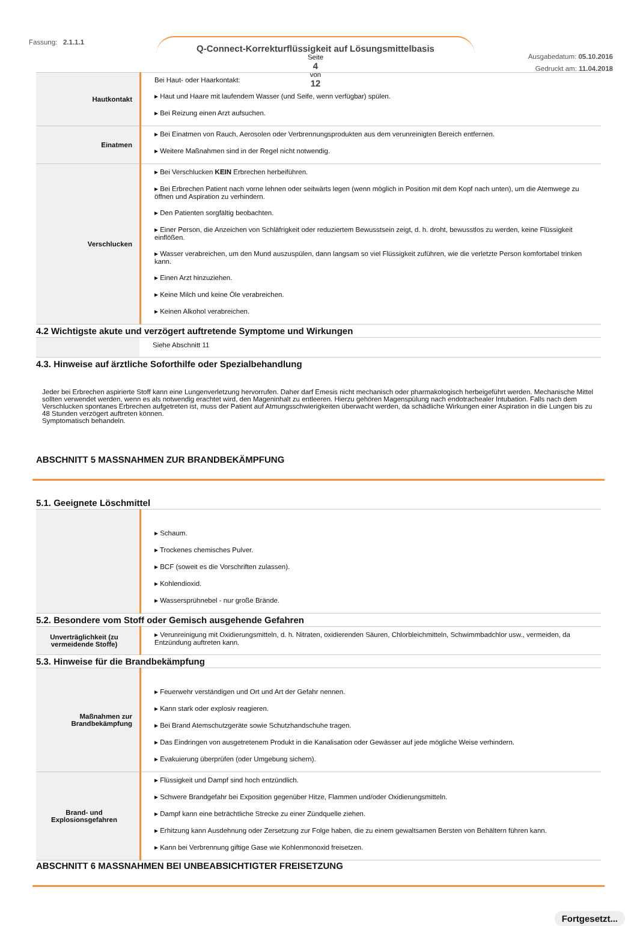Fassung: 2.1.1.1 Q-Connect-Korrekturflüssigkeit auf Lösungsmittelbasis
Seite
4
von
12
Ausgabedatum: 05.10.2016
Gedruckt am: 11.04.2018
| Hautkontakt | Bei Haut- oder Haarkontakt: ▸ Haut und Haare mit laufendem Wasser (und Seife, wenn verfügbar) spülen. ▸ Bei Reizung einen Arzt aufsuchen. |
| Einatmen | ▸ Bei Einatmen von Rauch, Aerosolen oder Verbrennungsprodukten aus dem verunreinigten Bereich entfernen. ▸ Weitere Maßnahmen sind in der Regel nicht notwendig. |
| Verschlucken | ▸ Bei Verschlucken KEIN Erbrechen herbeiführen. ▸ Bei Erbrechen Patient nach vorne lehnen oder seitwärts legen (wenn möglich in Position mit dem Kopf nach unten), um die Atemwege zu öffnen und Aspiration zu verhindern. ▸ Den Patienten sorgfältig beobachten. ▸ Einer Person, die Anzeichen von Schläfrigkeit oder reduziertem Bewusstsein zeigt, d. h. droht, bewusstlos zu werden, keine Flüssigkeit einflößen. ▸ Wasser verabreichen, um den Mund auszuspülen, dann langsam so viel Flüssigkeit zuführen, wie die verletzte Person komfortabel trinken kann. ▸ Einen Arzt hinzuziehen. ▸ Keine Milch und keine Öle verabreichen. ▸ Keinen Alkohol verabreichen. |
4.2 Wichtigste akute und verzögert auftretende Symptome und Wirkungen
| | Siehe Abschnitt 11 |
4.3. Hinweise auf ärztliche Soforthilfe oder Spezialbehandlung
Jeder bei Erbrechen aspirierte Stoff kann eine Lungenverletzung hervorrufen. Daher darf Emesis nicht mechanisch oder pharmakologisch herbeigeführt werden. Mechanische Mittel sollten verwendet werden, wenn es als notwendig erachtet wird, den Mageninhalt zu entleeren. Hierzu gehören Magenspülung nach endotrachealer Intubation. Falls nach dem Verschlucken spontanes Erbrechen aufgetreten ist, muss der Patient auf Atmungsschwierigkeiten überwacht werden, da schädliche Wirkungen einer Aspiration in die Lungen bis zu 48 Stunden verzögert auftreten können.
Symptomatisch behandeln.
ABSCHNITT 5 MASSNAHMEN ZUR BRANDBEKÄMPFUNG
5.1. Geeignete Löschmittel
| | ▸ Schaum. ▸ Trockenes chemisches Pulver. ▸ BCF (soweit es die Vorschriften zulassen). ▸ Kohlendioxid. ▸ Wassersprühnebel - nur große Brände. |
5.2. Besondere vom Stoff oder Gemisch ausgehende Gefahren
| Unverträglichkeit (zu vermeidende Stoffe) | ▸ Verunreinigung mit Oxidierungsmitteln, d. h. Nitraten, oxidierenden Säuren, Chlorbleichmitteln, Schwimmbadchlor usw., vermeiden, da Entzündung auftreten kann. |
5.3. Hinweise für die Brandbekämpfung
| Maßnahmen zur Brandbekämpfung | ▸ Feuerwehr verständigen und Ort und Art der Gefahr nennen. ▸ Kann stark oder explosiv reagieren. ▸ Bei Brand Atemschutzgeräte sowie Schutzhandschuhe tragen. ▸ Das Eindringen von ausgetretenem Produkt in die Kanalisation oder Gewässer auf jede mögliche Weise verhindern. ▸ Evakuierung überprüfen (oder Umgebung sichern). |
| Brand- und Explosionsgefahren | ▸ Flüssigkeit und Dampf sind hoch entzündlich. ▸ Schwere Brandgefahr bei Exposition gegenüber Hitze, Flammen und/oder Oxidierungsmitteln. ▸ Dampf kann eine beträchtliche Strecke zu einer Zündquelle ziehen. ▸ Erhitzung kann Ausdehnung oder Zersetzung zur Folge haben, die zu einem gewaltsamen Bersten von Behältern führen kann. ▸ Kann bei Verbrennung giftige Gase wie Kohlenmonoxid freisetzen. |
ABSCHNITT 6 MASSNAHMEN BEI UNBEABSICHTIGTER FREISETZUNG
Fortgesetzt...